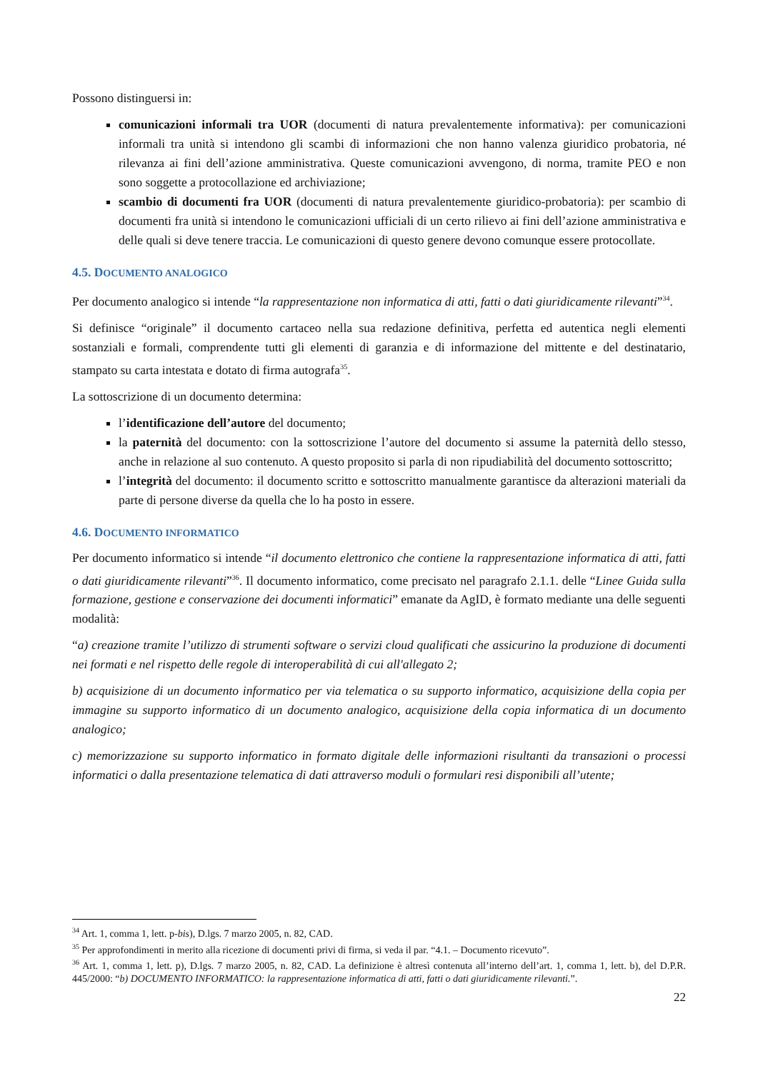Possono distinguersi in:
comunicazioni informali tra UOR (documenti di natura prevalentemente informativa): per comunicazioni informali tra unità si intendono gli scambi di informazioni che non hanno valenza giuridico probatoria, né rilevanza ai fini dell’azione amministrativa. Queste comunicazioni avvengono, di norma, tramite PEO e non sono soggette a protocollazione ed archiviazione;
scambio di documenti fra UOR (documenti di natura prevalentemente giuridico-probatoria): per scambio di documenti fra unità si intendono le comunicazioni ufficiali di un certo rilievo ai fini dell’azione amministrativa e delle quali si deve tenere traccia. Le comunicazioni di questo genere devono comunque essere protocollate.
4.5. DOCUMENTO ANALOGICO
Per documento analogico si intende “la rappresentazione non informatica di atti, fatti o dati giuridicamente rilevanti”<sup>34</sup>.
Si definisce “originale” il documento cartaceo nella sua redazione definitiva, perfetta ed autentica negli elementi sostanziali e formali, comprendente tutti gli elementi di garanzia e di informazione del mittente e del destinatario, stampato su carta intestata e dotato di firma autografa<sup>35</sup>.
La sottoscrizione di un documento determina:
l’identificazione dell’autore del documento;
la paternità del documento: con la sottoscrizione l’autore del documento si assume la paternità dello stesso, anche in relazione al suo contenuto. A questo proposito si parla di non ripudiabilità del documento sottoscritto;
l’integrità del documento: il documento scritto e sottoscritto manualmente garantisce da alterazioni materiali da parte di persone diverse da quella che lo ha posto in essere.
4.6. DOCUMENTO INFORMATICO
Per documento informatico si intende “il documento elettronico che contiene la rappresentazione informatica di atti, fatti o dati giuridicamente rilevanti”<sup>36</sup>. Il documento informatico, come precisato nel paragrafo 2.1.1. delle “Linee Guida sulla formazione, gestione e conservazione dei documenti informatici” emanate da AgID, è formato mediante una delle seguenti modalità:
“a) creazione tramite l’utilizzo di strumenti software o servizi cloud qualificati che assicurino la produzione di documenti nei formati e nel rispetto delle regole di interoperabilità di cui all'allegato 2;
b) acquisizione di un documento informatico per via telematica o su supporto informatico, acquisizione della copia per immagine su supporto informatico di un documento analogico, acquisizione della copia informatica di un documento analogico;
c) memorizzazione su supporto informatico in formato digitale delle informazioni risultanti da transazioni o processi informatici o dalla presentazione telematica di dati attraverso moduli o formulari resi disponibili all’utente;
<sup>34</sup> Art. 1, comma 1, lett. p-bis), D.lgs. 7 marzo 2005, n. 82, CAD.
<sup>35</sup> Per approfondimenti in merito alla ricezione di documenti privi di firma, si veda il par. “4.1. – Documento ricevuto”.
<sup>36</sup> Art. 1, comma 1, lett. p), D.lgs. 7 marzo 2005, n. 82, CAD. La definizione è altresì contenuta all’interno dell’art. 1, comma 1, lett. b), del D.P.R. 445/2000: “b) DOCUMENTO INFORMATICO: la rappresentazione informatica di atti, fatti o dati giuridicamente rilevanti.”.
22